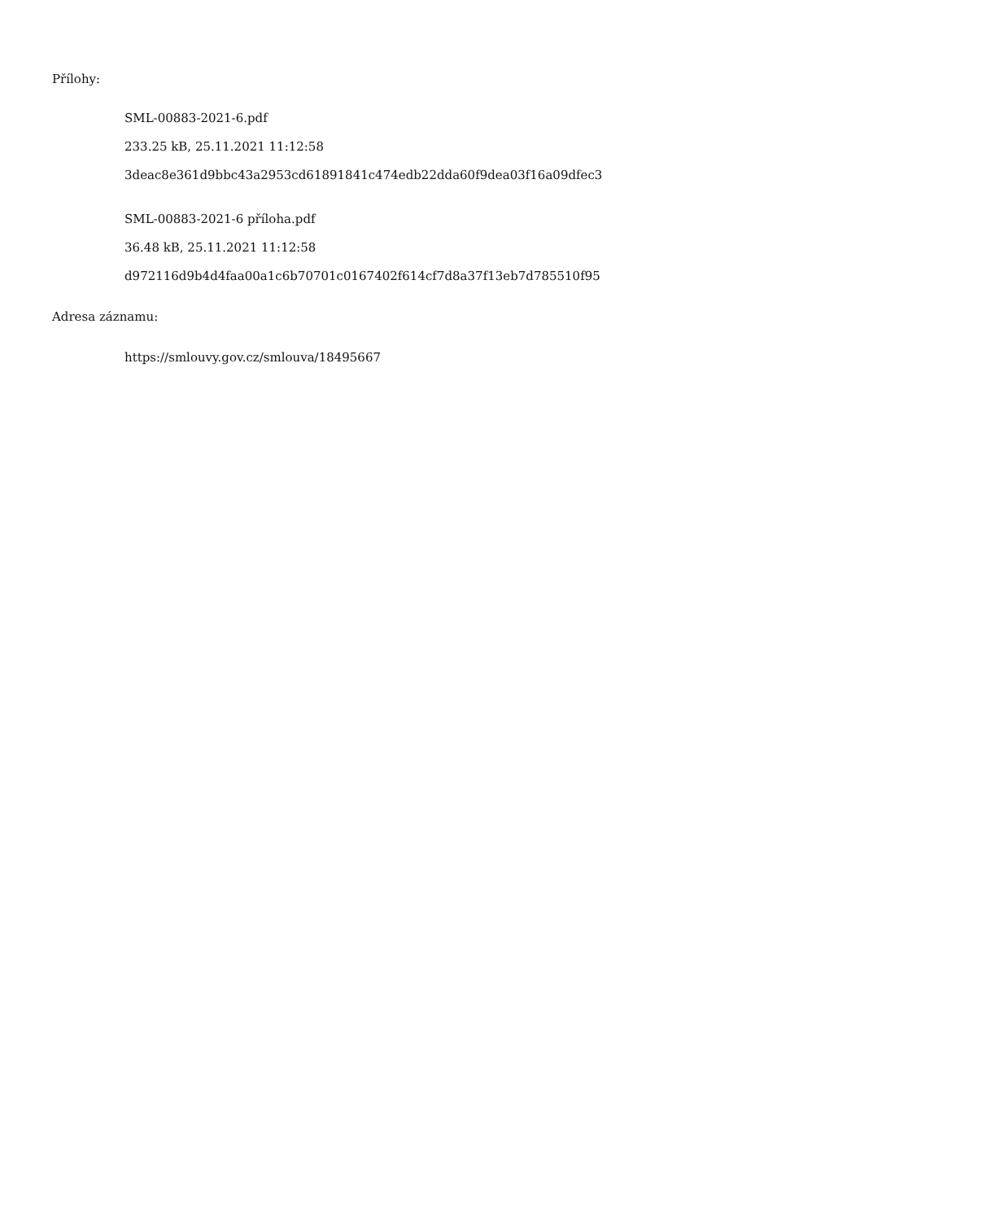Přílohy:
SML-00883-2021-6.pdf
233.25 kB, 25.11.2021 11:12:58
3deac8e361d9bbc43a2953cd61891841c474edb22dda60f9dea03f16a09dfec3
SML-00883-2021-6 příloha.pdf
36.48 kB, 25.11.2021 11:12:58
d972116d9b4d4faa00a1c6b70701c0167402f614cf7d8a37f13eb7d785510f95
Adresa záznamu:
https://smlouvy.gov.cz/smlouva/18495667